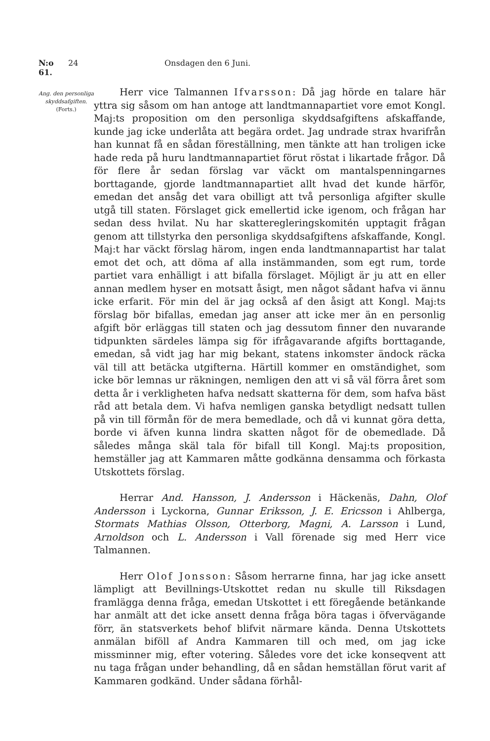N:o 61. 24 Onsdagen den 6 Juni.
Ang. den personliga skyddsafgiften.
(Forts.)
Herr vice Talmannen Ifvarsson: Då jag hörde en talare här yttra sig såsom om han antoge att landtmannapartiet vore emot Kongl. Maj:ts proposition om den personliga skyddsafgiftens afskaffande, kunde jag icke underlåta att begära ordet. Jag undrade strax hvarifrån han kunnat få en sådan föreställning, men tänkte att han troligen icke hade reda på huru landtmannapartiet förut röstat i likartade frågor. Då för flere år sedan förslag var väckt om mantalspenningarnes borttagande, gjorde landtmannapartiet allt hvad det kunde härför, emedan det ansåg det vara obilligt att två personliga afgifter skulle utgå till staten. Förslaget gick emellertid icke igenom, och frågan har sedan dess hvilat. Nu har skatteregleringskomitén upptagit frågan genom att tillstyrka den personliga skyddsafgiftens afskaffande, Kongl. Maj:t har väckt förslag härom, ingen enda landtmannapartist har talat emot det och, att döma af alla instämmanden, som egt rum, torde partiet vara enhälligt i att bifalla förslaget. Möjligt är ju att en eller annan medlem hyser en motsatt åsigt, men något sådant hafva vi ännu icke erfarit. För min del är jag också af den åsigt att Kongl. Maj:ts förslag bör bifallas, emedan jag anser att icke mer än en personlig afgift bör erläggas till staten och jag dessutom finner den nuvarande tidpunkten särdeles lämpa sig för ifrågavarande afgifts borttagande, emedan, så vidt jag har mig bekant, statens inkomster ändock räcka väl till att betäcka utgifterna. Härtill kommer en omständighet, som icke bör lemnas ur räkningen, nemligen den att vi så väl förra året som detta år i verkligheten hafva nedsatt skatterna för dem, som hafva bäst råd att betala dem. Vi hafva nemligen ganska betydligt nedsatt tullen på vin till förmån för de mera bemedlade, och då vi kunnat göra detta, borde vi äfven kunna lindra skatten något för de obemedlade. Då således många skäl tala för bifall till Kongl. Maj:ts proposition, hemställer jag att Kammaren måtte godkänna densamma och förkasta Utskottets förslag.
Herrar And. Hansson, J. Andersson i Häckenäs, Dahn, Olof Andersson i Lyckorna, Gunnar Eriksson, J. E. Ericsson i Ahlberga, Stormats Mathias Olsson, Otterborg, Magni, A. Larsson i Lund, Arnoldson och L. Andersson i Vall förenade sig med Herr vice Talmannen.
Herr Olof Jonsson: Såsom herrarne finna, har jag icke ansett lämpligt att Bevillnings-Utskottet redan nu skulle till Riksdagen framlägga denna fråga, emedan Utskottet i ett föregående betänkande har anmält att det icke ansett denna fråga böra tagas i öfvervägande förr, än statsverkets behof blifvit närmare kända. Denna Utskottets anmälan biföll af Andra Kammaren till och med, om jag icke missminner mig, efter votering. Således vore det icke konseqvent att nu taga frågan under behandling, då en sådan hemställan förut varit af Kammaren godkänd. Under sådana förhål-